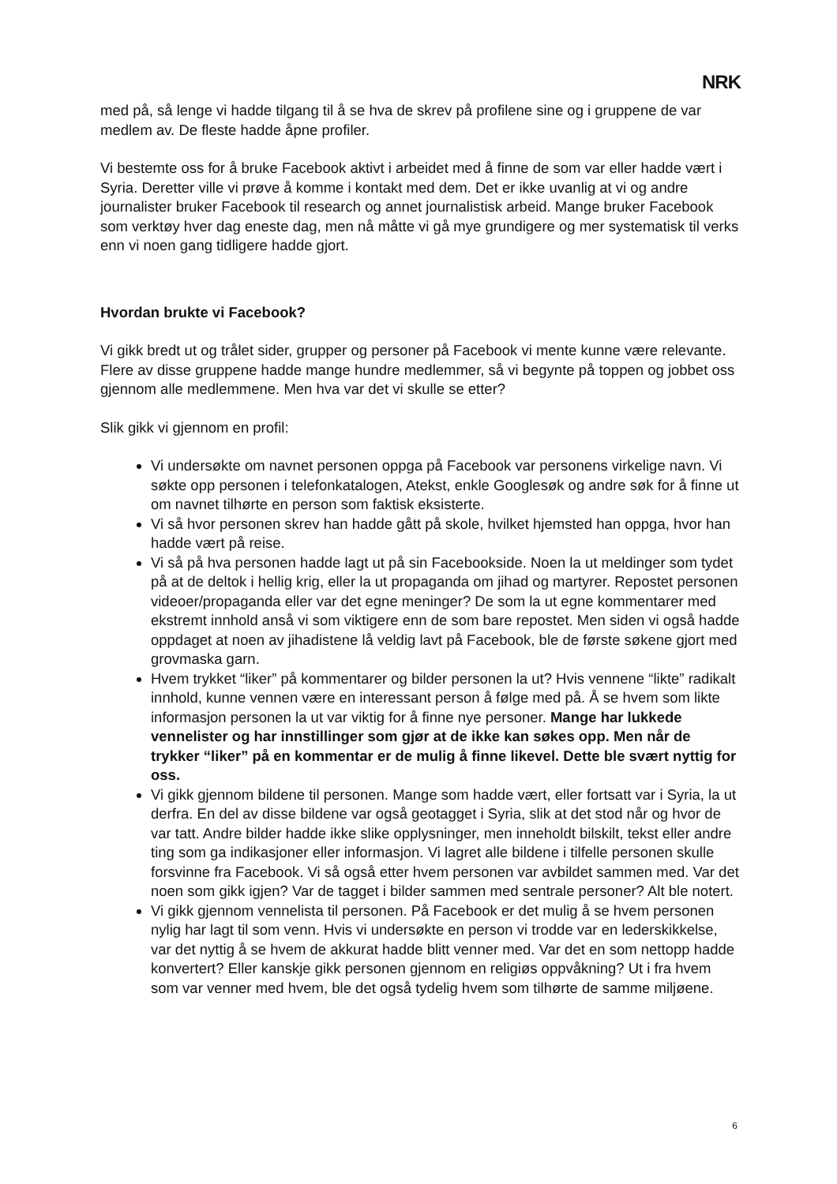NRK
med på, så lenge vi hadde tilgang til å se hva de skrev på profilene sine og i gruppene de var medlem av. De fleste hadde åpne profiler.
Vi bestemte oss for å bruke Facebook aktivt i arbeidet med å finne de som var eller hadde vært i Syria. Deretter ville vi prøve å komme i kontakt med dem. Det er ikke uvanlig at vi og andre journalister bruker Facebook til research og annet journalistisk arbeid. Mange bruker Facebook som verktøy hver dag eneste dag, men nå måtte vi gå mye grundigere og mer systematisk til verks enn vi noen gang tidligere hadde gjort.
Hvordan brukte vi Facebook?
Vi gikk bredt ut og trålet sider, grupper og personer på Facebook vi mente kunne være relevante. Flere av disse gruppene hadde mange hundre medlemmer, så vi begynte på toppen og jobbet oss gjennom alle medlemmene. Men hva var det vi skulle se etter?
Slik gikk vi gjennom en profil:
Vi undersøkte om navnet personen oppga på Facebook var personens virkelige navn. Vi søkte opp personen i telefonkatalogen, Atekst, enkle Googlesøk og andre søk for å finne ut om navnet tilhørte en person som faktisk eksisterte.
Vi så hvor personen skrev han hadde gått på skole, hvilket hjemsted han oppga, hvor han hadde vært på reise.
Vi så på hva personen hadde lagt ut på sin Facebookside. Noen la ut meldinger som tydet på at de deltok i hellig krig, eller la ut propaganda om jihad og martyrer. Repostet personen videoer/propaganda eller var det egne meninger? De som la ut egne kommentarer med ekstremt innhold anså vi som viktigere enn de som bare repostet. Men siden vi også hadde oppdaget at noen av jihadistene lå veldig lavt på Facebook, ble de første søkene gjort med grovmaska garn.
Hvem trykket “liker” på kommentarer og bilder personen la ut? Hvis vennene “likte” radikalt innhold, kunne vennen være en interessant person å følge med på. Å se hvem som likte informasjon personen la ut var viktig for å finne nye personer. Mange har lukkede vennelister og har innstillinger som gjør at de ikke kan søkes opp. Men når de trykker “liker” på en kommentar er de mulig å finne likevel. Dette ble svært nyttig for oss.
Vi gikk gjennom bildene til personen. Mange som hadde vært, eller fortsatt var i Syria, la ut derfra. En del av disse bildene var også geotagget i Syria, slik at det stod når og hvor de var tatt. Andre bilder hadde ikke slike opplysninger, men inneholdt bilskilt, tekst eller andre ting som ga indikasjoner eller informasjon. Vi lagret alle bildene i tilfelle personen skulle forsvinne fra Facebook. Vi så også etter hvem personen var avbildet sammen med. Var det noen som gikk igjen? Var de tagget i bilder sammen med sentrale personer? Alt ble notert.
Vi gikk gjennom vennelista til personen. På Facebook er det mulig å se hvem personen nylig har lagt til som venn. Hvis vi undersøkte en person vi trodde var en lederskikkelse, var det nyttig å se hvem de akkurat hadde blitt venner med. Var det en som nettopp hadde konvertert? Eller kanskje gikk personen gjennom en religiøs oppvåkning? Ut i fra hvem som var venner med hvem, ble det også tydelig hvem som tilhørte de samme miljøene.
6